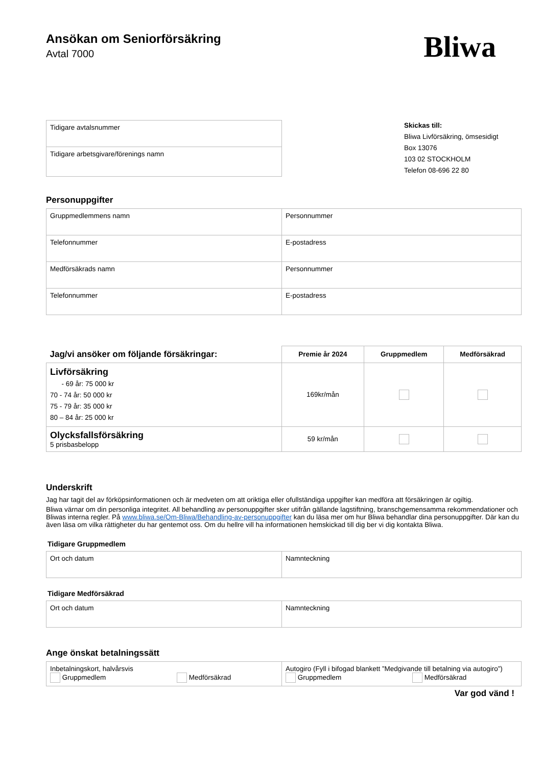Ansökan om Seniorförsäkring
Avtal 7000
Bliwa
| Tidigare avtalsnummer |
| Tidigare arbetsgivare/förenings namn |
Skickas till:
Bliwa Livförsäkring, ömsesidigt
Box 13076
103 02 STOCKHOLM
Telefon 08-696 22 80
Personuppgifter
| Gruppmedlemmens namn | Personnummer |
| Telefonnummer | E-postadress |
| Medförsäkrads namn | Personnummer |
| Telefonnummer | E-postadress |
| Jag/vi ansöker om följande försäkringar: | Premie år 2024 | Gruppmedlem | Medförsäkrad |
| --- | --- | --- | --- |
| Livförsäkring - 69 år: 75 000 kr 70 - 74 år: 50 000 kr 75 - 79 år: 35 000 kr 80 – 84 år: 25 000 kr | 169kr/mån | | |
| Olycksfallsförsäkring 5 prisbasbelopp | 59 kr/mån | | |
Underskrift
Jag har tagit del av förköpsinformationen och är medveten om att oriktiga eller ofullständiga uppgifter kan medföra att försäkringen är ogiltig.
Bliwa värnar om din personliga integritet. All behandling av personuppgifter sker utifrån gällande lagstiftning, branschgemensamma rekommendationer och Bliwas interna regler. På www.bliwa.se/Om-Bliwa/Behandling-av-personuppgifter kan du läsa mer om hur Bliwa behandlar dina personuppgifter. Där kan du även läsa om vilka rättigheter du har gentemot oss. Om du hellre vill ha informationen hemskickad till dig ber vi dig kontakta Bliwa.
Tidigare Gruppmedlem
| Ort och datum | Namnteckning |
Tidigare Medförsäkrad
| Ort och datum | Namnteckning |
Ange önskat betalningssätt
| Inbetalningskort, halvårsvis Gruppmedlem Medförsäkrad | Autogiro (Fyll i bifogad blankett ”Medgivande till betalning via autogiro”) Gruppmedlem Medförsäkrad |
Var god vänd !